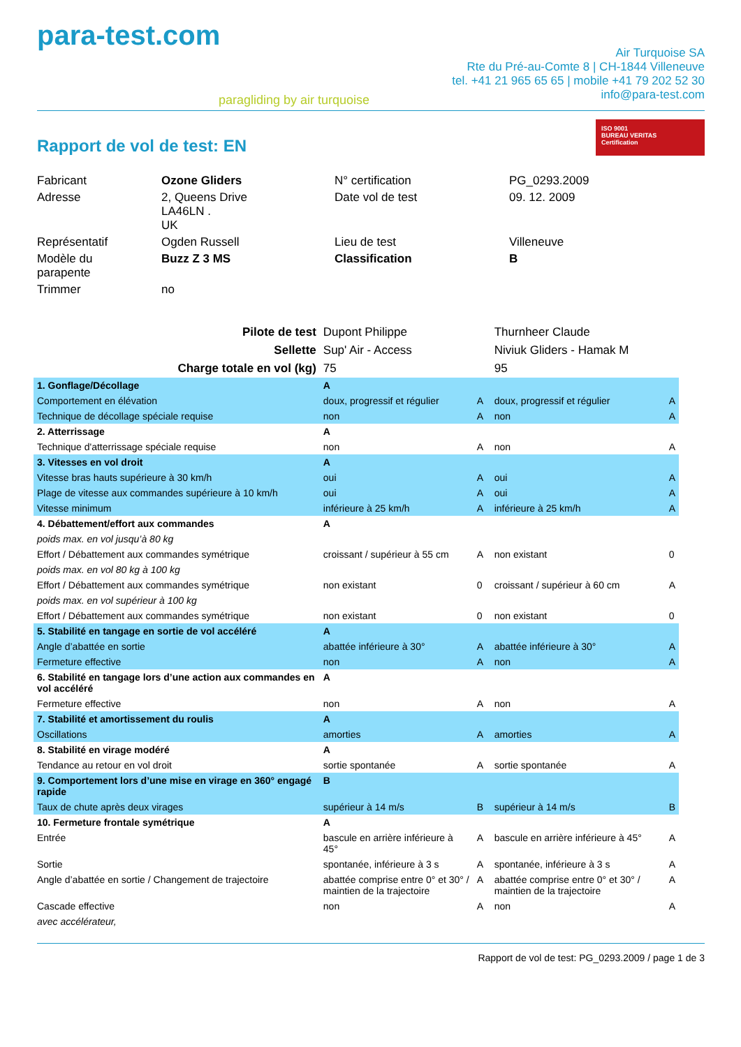para-test.com
paragliding by air turquoise
Air Turquoise SA
Rte du Pré-au-Comte 8 | CH-1844 Villeneuve
tel. +41 21 965 65 65 | mobile +41 79 202 52 30
info@para-test.com
Rapport de vol de test: EN
ISO 9001
BUREAU VERITAS
Certification
| Fabricant | Ozone Gliders | N° certification | PG_0293.2009 |
| Adresse | 2, Queens Drive LA46LN . UK | Date vol de test | 09. 12. 2009 |
| Représentatif | Ogden Russell | Lieu de test | Villeneuve |
| Modèle du parapente | Buzz Z 3 MS | Classification | B |
| Trimmer | no | | |
| Pilote de test | Dupont Philippe | | Thurnheer Claude | |
| Sellette | Sup' Air - Access | | Niviuk Gliders - Hamak M | |
| Charge totale en vol (kg) | 75 | | 95 | |
| 1. Gonflage/Décollage | A | | | |
| Comportement en élévation | doux, progressif et régulier | A | doux, progressif et régulier | A |
| Technique de décollage spéciale requise | non | A | non | A |
| 2. Atterrissage | A | | | |
| Technique d'atterrissage spéciale requise | non | A | non | A |
| 3. Vitesses en vol droit | A | | | |
| Vitesse bras hauts supérieure à 30 km/h | oui | A | oui | A |
| Plage de vitesse aux commandes supérieure à 10 km/h | oui | A | oui | A |
| Vitesse minimum | inférieure à 25 km/h | A | inférieure à 25 km/h | A |
| 4. Débattement/effort aux commandes | A | | | |
| poids max. en vol jusqu’à 80 kg | | | | |
| Effort / Débattement aux commandes symétrique | croissant / supérieur à 55 cm | A | non existant | 0 |
| poids max. en vol 80 kg à 100 kg | | | | |
| Effort / Débattement aux commandes symétrique | non existant | 0 | croissant / supérieur à 60 cm | A |
| poids max. en vol supérieur à 100 kg | | | | |
| Effort / Débattement aux commandes symétrique | non existant | 0 | non existant | 0 |
| 5. Stabilité en tangage en sortie de vol accéléré | A | | | |
| Angle d’abattée en sortie | abattée inférieure à 30° | A | abattée inférieure à 30° | A |
| Fermeture effective | non | A | non | A |
| 6. Stabilité en tangage lors d’une action aux commandes en vol accéléré | A | | | |
| Fermeture effective | non | A | non | A |
| 7. Stabilité et amortissement du roulis | A | | | |
| Oscillations | amorties | A | amorties | A |
| 8. Stabilité en virage modéré | A | | | |
| Tendance au retour en vol droit | sortie spontanée | A | sortie spontanée | A |
| 9. Comportement lors d’une mise en virage en 360° engagé rapide | B | | | |
| Taux de chute après deux virages | supérieur à 14 m/s | B | supérieur à 14 m/s | B |
| 10. Fermeture frontale symétrique | A | | | |
| Entrée | bascule en arrière inférieure à 45° | A | bascule en arrière inférieure à 45° | A |
| Sortie | spontanée, inférieure à 3 s | A | spontanée, inférieure à 3 s | A |
| Angle d’abattée en sortie / Changement de trajectoire | abattée comprise entre 0° et 30° / maintien de la trajectoire | A | abattée comprise entre 0° et 30° / maintien de la trajectoire | A |
| Cascade effective | non | A | non | A |
| avec accélérateur, | | | | |
Rapport de vol de test: PG_0293.2009 / page 1 de 3